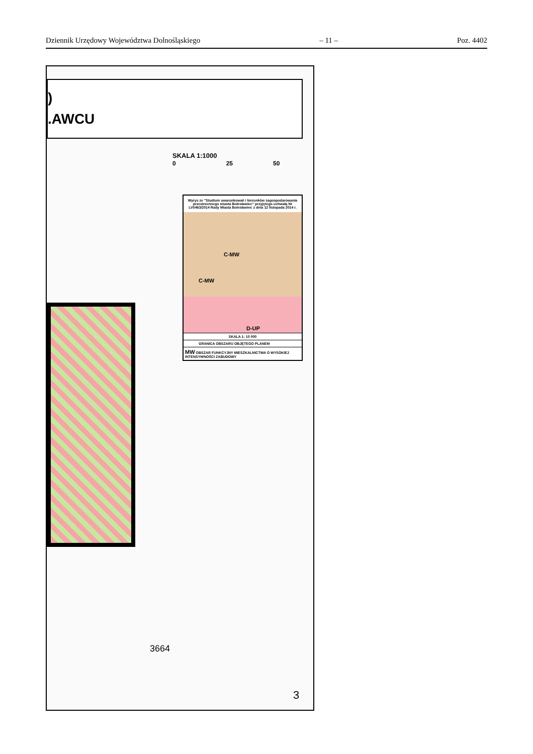Dziennik Urzędowy Województwa Dolnośląskiego – 11 – Poz. 4402
)
.AWCU
SKALA 1:1000
0 25 50
Wyrys ze "Studium uwarunkowań i kierunków zagospodarowania przestrzennego miasta Bolesławiec" przyjętego uchwałą Nr LVI/463/2014 Rady Miasta Bolesławiec z dnia 12 listopada 2014 r.
C-MW
C-MW
D-UP
SKALA 1: 10 000
GRANICA OBSZARU OBJĘTEGO PLANEM
MW OBSZAR FUNKCYJNY MIESZKALNICTWA O WYSOKIEJ INTENSYWNOŚCI ZABUDOWY
3664
3